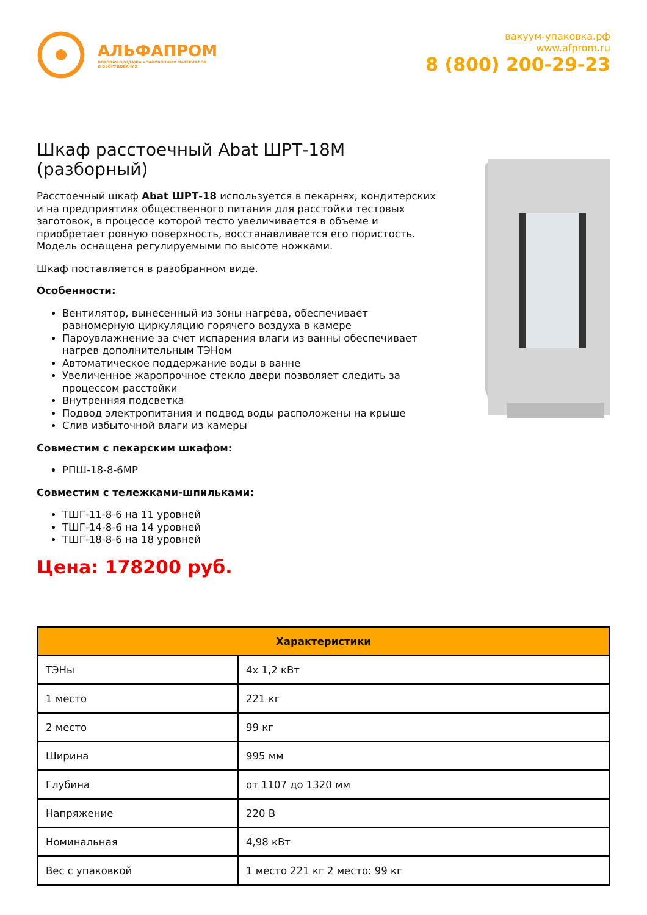АЛЬФАПРОМ
ОПТОВАЯ ПРОДАЖА УПАКОВОЧНЫХ МАТЕРИАЛОВ
И ОБОРУДОВАНИЯ
вакуум-упаковка.рф
www.afprom.ru
8 (800) 200-29-23
Шкаф расстоечный Abat ШРТ-18М (разборный)
Расстоечный шкаф Abat ШРТ-18 используется в пекарнях, кондитерских и на предприятиях общественного питания для расстойки тестовых заготовок, в процессе которой тесто увеличивается в объеме и приобретает ровную поверхность, восстанавливается его пористость. Модель оснащена регулируемыми по высоте ножками.
Шкаф поставляется в разобранном виде.
Особенности:
Вентилятор, вынесенный из зоны нагрева, обеспечивает равномерную циркуляцию горячего воздуха в камере
Пароувлажнение за счет испарения влаги из ванны обеспечивает нагрев дополнительным ТЭНом
Автоматическое поддержание воды в ванне
Увеличенное жаропрочное стекло двери позволяет следить за процессом расстойки
Внутренняя подсветка
Подвод электропитания и подвод воды расположены на крыше
Слив избыточной влаги из камеры
Совместим с пекарским шкафом:
РПШ-18-8-6МР
Совместим с тележками-шпильками:
ТШГ-11-8-6 на 11 уровней
ТШГ-14-8-6 на 14 уровней
ТШГ-18-8-6 на 18 уровней
Цена: 178200 руб.
| Характеристики | |
| --- | --- |
| ТЭНы | 4х 1,2 кВт |
| 1 место | 221 кг |
| 2 место | 99 кг |
| Ширина | 995 мм |
| Глубина | от 1107 до 1320 мм |
| Напряжение | 220 В |
| Номинальная | 4,98 кВт |
| Вес с упаковкой | 1 место 221 кг 2 место: 99 кг |